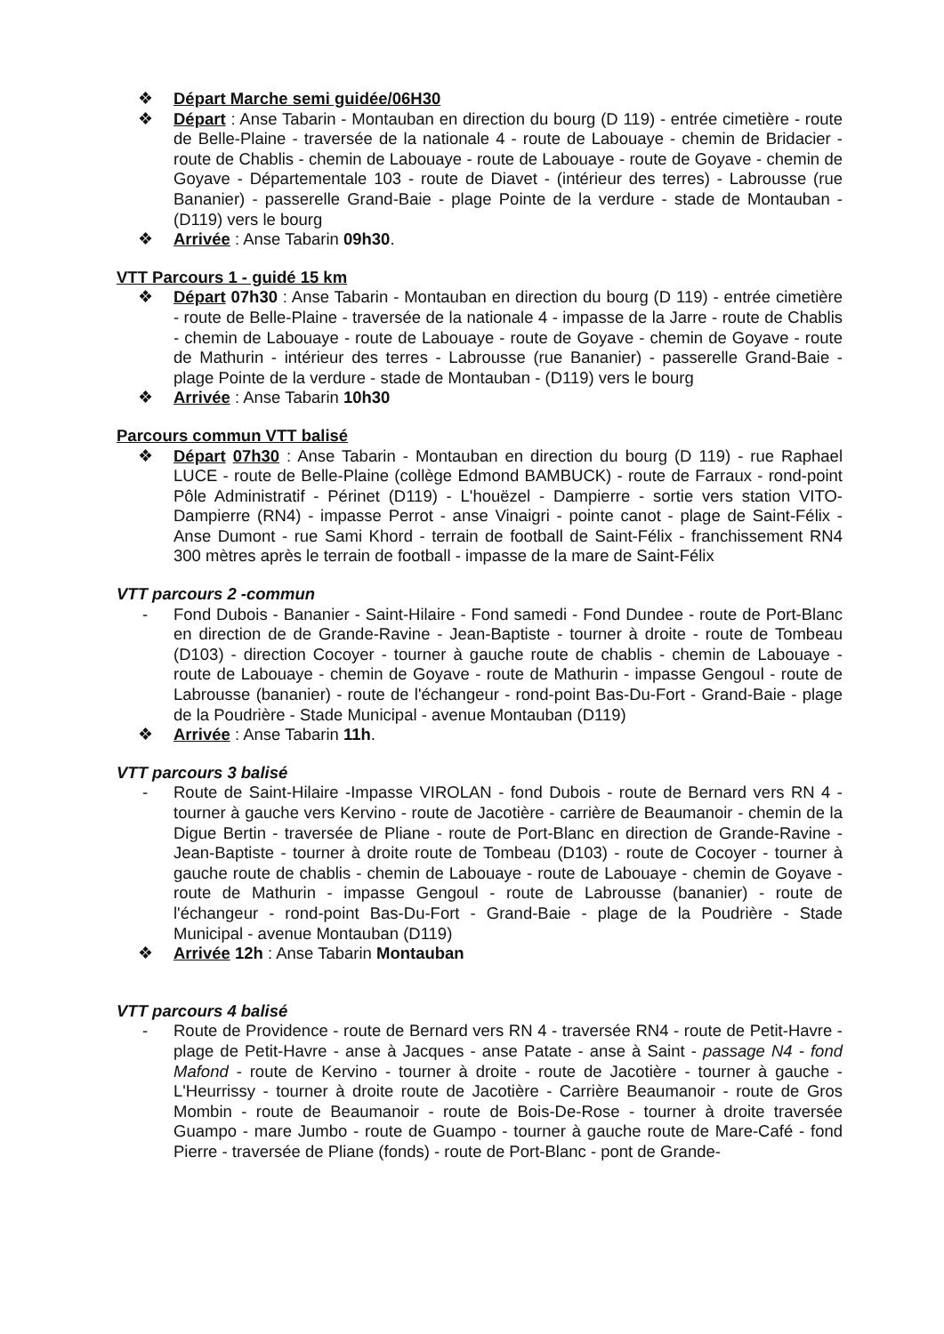❖ Départ Marche semi guidée/06H30
❖ Départ : Anse Tabarin - Montauban en direction du bourg (D 119) - entrée cimetière - route de Belle-Plaine - traversée de la nationale 4 - route de Labouaye - chemin de Bridacier - route de Chablis - chemin de Labouaye - route de Labouaye - route de Goyave - chemin de Goyave - Départementale 103 - route de Diavet - (intérieur des terres) - Labrousse (rue Bananier) - passerelle Grand-Baie - plage Pointe de la verdure - stade de Montauban - (D119) vers le bourg
❖ Arrivée : Anse Tabarin 09h30.
VTT Parcours 1 - guidé 15 km
❖ Départ 07h30 : Anse Tabarin - Montauban en direction du bourg (D 119) - entrée cimetière - route de Belle-Plaine - traversée de la nationale 4 - impasse de la Jarre - route de Chablis - chemin de Labouaye - route de Labouaye - route de Goyave - chemin de Goyave - route de Mathurin - intérieur des terres - Labrousse (rue Bananier) - passerelle Grand-Baie - plage Pointe de la verdure - stade de Montauban - (D119) vers le bourg
❖ Arrivée : Anse Tabarin 10h30
Parcours commun VTT balisé
❖ Départ 07h30 : Anse Tabarin - Montauban en direction du bourg (D 119) - rue Raphael LUCE - route de Belle-Plaine (collège Edmond BAMBUCK) - route de Farraux - rond-point Pôle Administratif - Périnet (D119) - L'houëzel - Dampierre - sortie vers station VITO- Dampierre (RN4) - impasse Perrot - anse Vinaigri - pointe canot - plage de Saint-Félix - Anse Dumont - rue Sami Khord - terrain de football de Saint-Félix - franchissement RN4 300 mètres après le terrain de football - impasse de la mare de Saint-Félix
VTT parcours 2 -commun
- Fond Dubois - Bananier - Saint-Hilaire - Fond samedi - Fond Dundee - route de Port-Blanc en direction de de Grande-Ravine - Jean-Baptiste - tourner à droite - route de Tombeau (D103) - direction Cocoyer - tourner à gauche route de chablis - chemin de Labouaye - route de Labouaye - chemin de Goyave - route de Mathurin - impasse Gengoul - route de Labrousse (bananier) - route de l'échangeur - rond-point Bas-Du-Fort - Grand-Baie - plage de la Poudrière - Stade Municipal - avenue Montauban (D119)
❖ Arrivée : Anse Tabarin 11h.
VTT parcours 3 balisé
- Route de Saint-Hilaire -Impasse VIROLAN - fond Dubois - route de Bernard vers RN 4 - tourner à gauche vers Kervino - route de Jacotière - carrière de Beaumanoir - chemin de la Digue Bertin - traversée de Pliane - route de Port-Blanc en direction de Grande-Ravine - Jean-Baptiste - tourner à droite route de Tombeau (D103) - route de Cocoyer - tourner à gauche route de chablis - chemin de Labouaye - route de Labouaye - chemin de Goyave - route de Mathurin - impasse Gengoul - route de Labrousse (bananier) - route de l'échangeur - rond-point Bas-Du-Fort - Grand-Baie - plage de la Poudrière - Stade Municipal - avenue Montauban (D119)
❖ Arrivée 12h : Anse Tabarin Montauban
VTT parcours 4 balisé
- Route de Providence - route de Bernard vers RN 4 - traversée RN4 - route de Petit-Havre - plage de Petit-Havre - anse à Jacques - anse Patate - anse à Saint - passage N4 - fond Mafond - route de Kervino - tourner à droite - route de Jacotière - tourner à gauche - L'Heurrissy - tourner à droite route de Jacotière - Carrière Beaumanoir - route de Gros Mombin - route de Beaumanoir - route de Bois-De-Rose - tourner à droite traversée Guampo - mare Jumbo - route de Guampo - tourner à gauche route de Mare-Café - fond Pierre - traversée de Pliane (fonds) - route de Port-Blanc - pont de Grande-